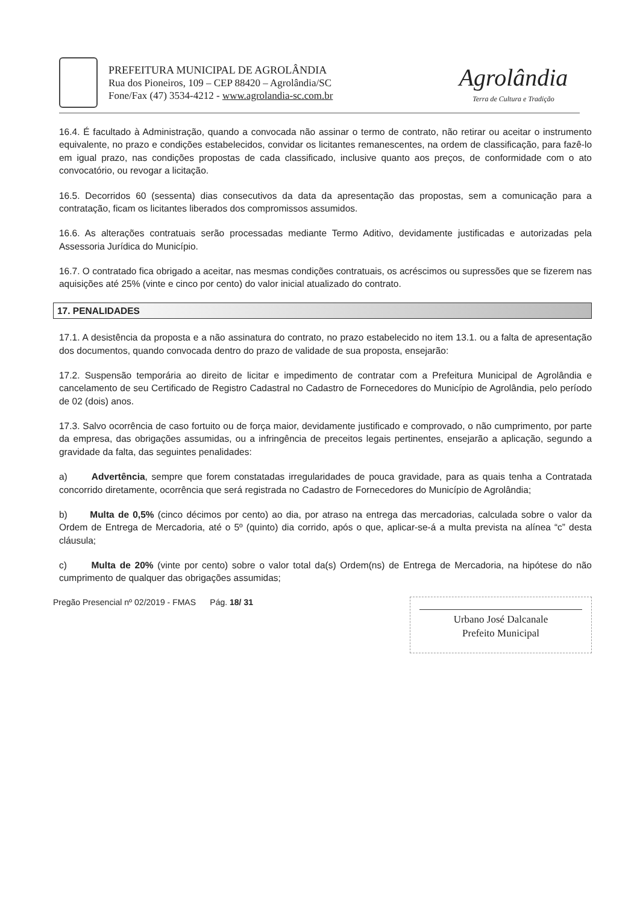PREFEITURA MUNICIPAL DE AGROLÂNDIA
Rua dos Pioneiros, 109 – CEP 88420 – Agrolândia/SC
Fone/Fax (47) 3534-4212 - www.agrolandia-sc.com.br
Agrolândia
Terra de Cultura e Tradição
16.4. É facultado à Administração, quando a convocada não assinar o termo de contrato, não retirar ou aceitar o instrumento equivalente, no prazo e condições estabelecidos, convidar os licitantes remanescentes, na ordem de classificação, para fazê-lo em igual prazo, nas condições propostas de cada classificado, inclusive quanto aos preços, de conformidade com o ato convocatório, ou revogar a licitação.
16.5. Decorridos 60 (sessenta) dias consecutivos da data da apresentação das propostas, sem a comunicação para a contratação, ficam os licitantes liberados dos compromissos assumidos.
16.6. As alterações contratuais serão processadas mediante Termo Aditivo, devidamente justificadas e autorizadas pela Assessoria Jurídica do Município.
16.7. O contratado fica obrigado a aceitar, nas mesmas condições contratuais, os acréscimos ou supressões que se fizerem nas aquisições até 25% (vinte e cinco por cento) do valor inicial atualizado do contrato.
17. PENALIDADES
17.1. A desistência da proposta e a não assinatura do contrato, no prazo estabelecido no item 13.1. ou a falta de apresentação dos documentos, quando convocada dentro do prazo de validade de sua proposta, ensejarão:
17.2. Suspensão temporária ao direito de licitar e impedimento de contratar com a Prefeitura Municipal de Agrolândia e cancelamento de seu Certificado de Registro Cadastral no Cadastro de Fornecedores do Município de Agrolândia, pelo período de 02 (dois) anos.
17.3. Salvo ocorrência de caso fortuito ou de força maior, devidamente justificado e comprovado, o não cumprimento, por parte da empresa, das obrigações assumidas, ou a infringência de preceitos legais pertinentes, ensejarão a aplicação, segundo a gravidade da falta, das seguintes penalidades:
a) Advertência, sempre que forem constatadas irregularidades de pouca gravidade, para as quais tenha a Contratada concorrido diretamente, ocorrência que será registrada no Cadastro de Fornecedores do Município de Agrolândia;
b) Multa de 0,5% (cinco décimos por cento) ao dia, por atraso na entrega das mercadorias, calculada sobre o valor da Ordem de Entrega de Mercadoria, até o 5º (quinto) dia corrido, após o que, aplicar-se-á a multa prevista na alínea “c” desta cláusula;
c) Multa de 20% (vinte por cento) sobre o valor total da(s) Ordem(ns) de Entrega de Mercadoria, na hipótese do não cumprimento de qualquer das obrigações assumidas;
Pregão Presencial nº 02/2019 - FMAS Pág. 18/ 31
Urbano José Dalcanale
Prefeito Municipal